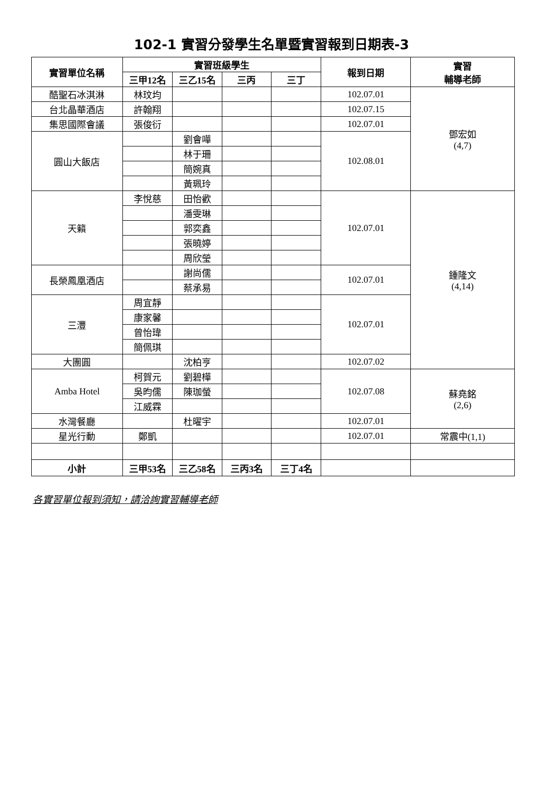102-1 實習分發學生名單暨實習報到日期表-3
| 實習單位名稱 | 實習班級學生 | | | | 報到日期 | 實習 輔導老師 |
| --- | --- | --- | --- | --- | --- | --- |
| | 三甲12名 | 三乙15名 | 三丙 | 三丁 | | |
| 酷聖石冰淇淋 | 林玟均 | | | | 102.07.01 | 鄧宏如 (4,7) |
| 台北晶華酒店 | 許翰翔 | | | | 102.07.15 | |
| 集思國際會議 | 張俊衍 | | | | 102.07.01 | |
| 圓山大飯店 | | 劉會嘩 | | | 102.08.01 | |
| | | 林于珊 | | | | |
| | | 簡婉真 | | | | |
| | | 黃珮玲 | | | | |
| 天籟 | 李悅慈 | 田怡歡 | | | 102.07.01 | 鍾隆文 (4,14) |
| | | 潘雯琳 | | | | |
| | | 郭奕鑫 | | | | |
| | | 張曉婷 | | | | |
| | | 周欣瑩 | | | | |
| 長榮鳳凰酒店 | | 謝尚儒 | | | 102.07.01 | |
| | | 蔡承易 | | | | |
| 三灃 | 周宜靜 | | | | 102.07.01 | |
| | 康家馨 | | | | | |
| | 曾怡瑋 | | | | | |
| | 簡佩琪 | | | | | |
| 大團圓 | | 沈柏亨 | | | 102.07.02 | |
| Amba Hotel | 柯賀元 | 劉碧樺 | | | 102.07.08 | 蘇堯銘 (2,6) |
| | 吳昀儒 | 陳珈螢 | | | | |
| | 江威霖 | | | | | |
| 水灣餐廳 | | 杜曜宇 | | | 102.07.01 | |
| 星光行動 | 鄭凱 | | | | 102.07.01 | 常震中(1,1) |
| 小計 | 三甲53名 | 三乙58名 | 三丙3名 | 三丁4名 | | |
各實習單位報到須知，請洽詢實習輔導老師